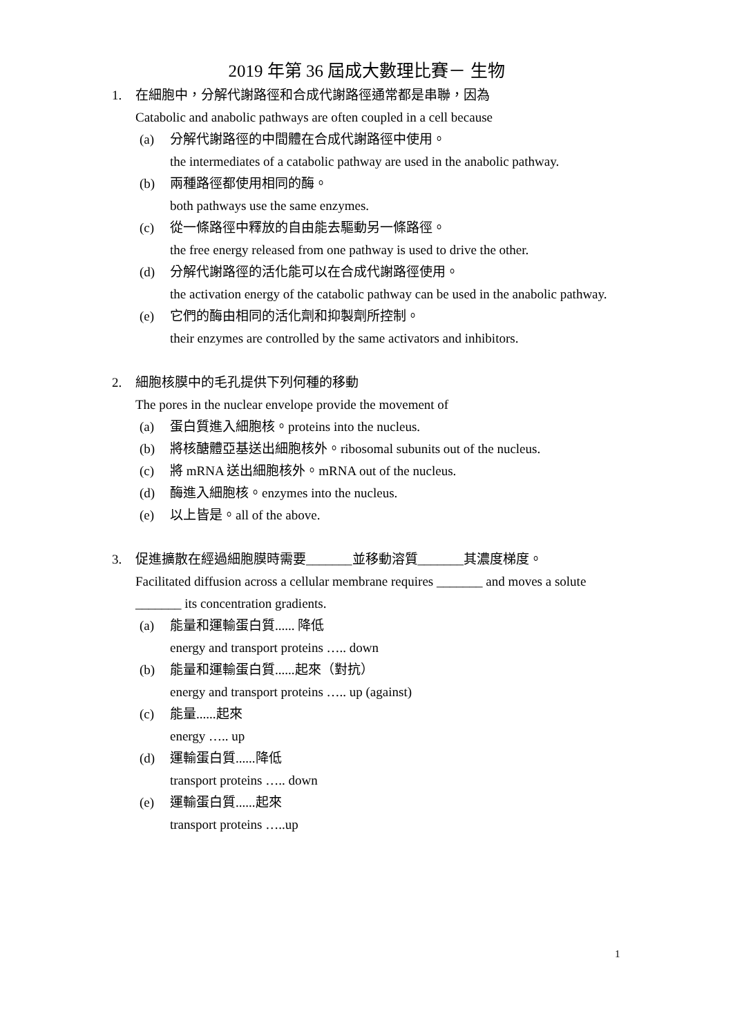2019 年第 36 屆成大數理比賽－ 生物
1. 在細胞中，分解代謝路徑和合成代謝路徑通常都是串聯，因為
Catabolic and anabolic pathways are often coupled in a cell because
(a) 分解代謝路徑的中間體在合成代謝路徑中使用。
the intermediates of a catabolic pathway are used in the anabolic pathway.
(b) 兩種路徑都使用相同的酶。
both pathways use the same enzymes.
(c) 從一條路徑中釋放的自由能去驅動另一條路徑。
the free energy released from one pathway is used to drive the other.
(d) 分解代謝路徑的活化能可以在合成代謝路徑使用。
the activation energy of the catabolic pathway can be used in the anabolic pathway.
(e) 它們的酶由相同的活化劑和抑製劑所控制。
their enzymes are controlled by the same activators and inhibitors.
2. 細胞核膜中的毛孔提供下列何種的移動
The pores in the nuclear envelope provide the movement of
(a) 蛋白質進入細胞核。proteins into the nucleus.
(b) 將核醣體亞基送出細胞核外。ribosomal subunits out of the nucleus.
(c) 將 mRNA 送出細胞核外。mRNA out of the nucleus.
(d) 酶進入細胞核。enzymes into the nucleus.
(e) 以上皆是。all of the above.
3. 促進擴散在經過細胞膜時需要_______並移動溶質_______其濃度梯度。
Facilitated diffusion across a cellular membrane requires _______ and moves a solute _______ its concentration gradients.
(a) 能量和運輸蛋白質...... 降低
energy and transport proteins ….. down
(b) 能量和運輸蛋白質......起來（對抗）
energy and transport proteins ….. up (against)
(c) 能量......起來
energy ….. up
(d) 運輸蛋白質......降低
transport proteins ….. down
(e) 運輸蛋白質......起來
transport proteins …..up
1